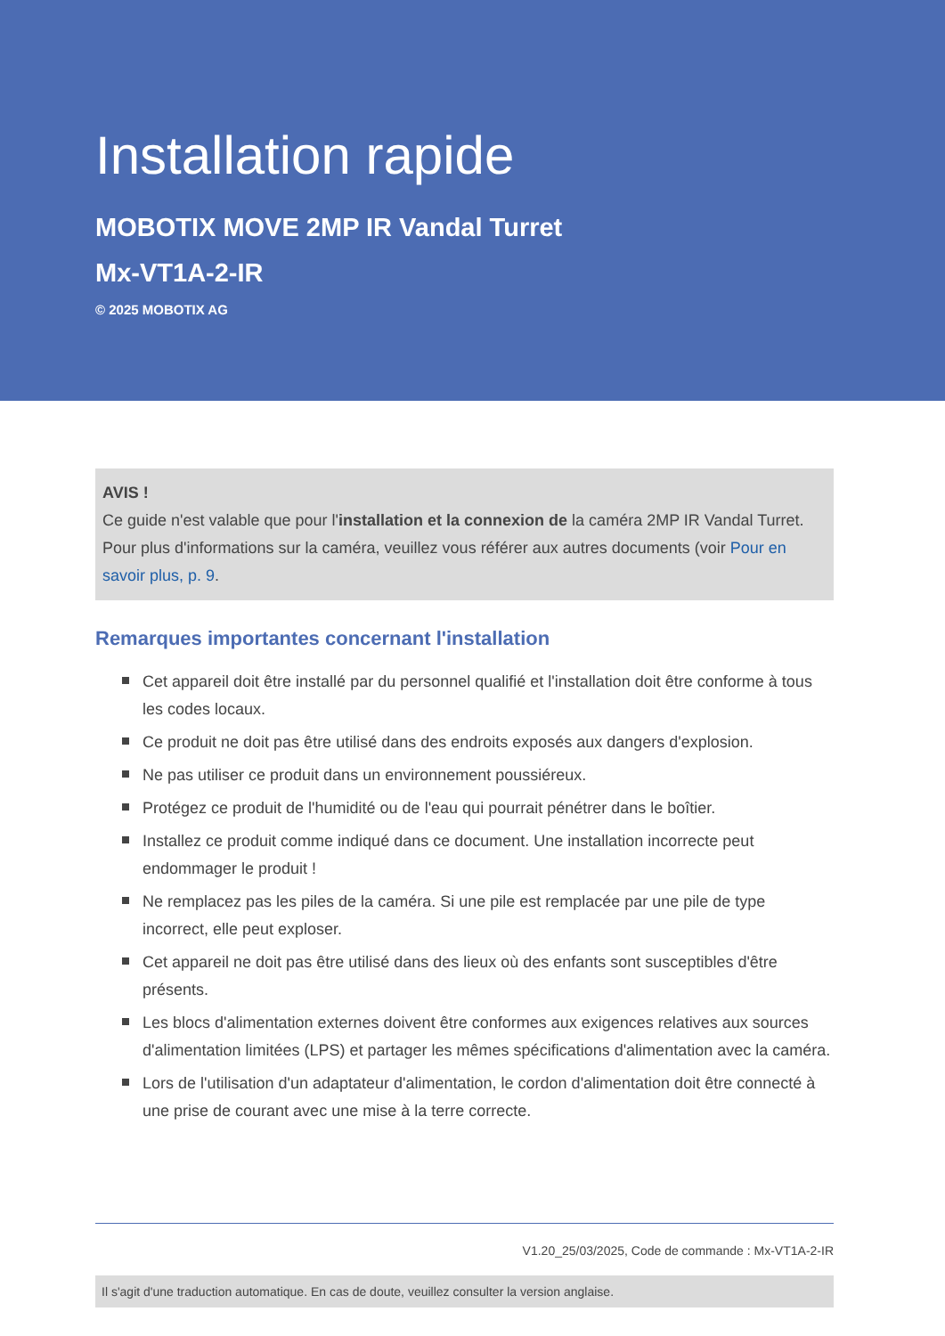Installation rapide
MOBOTIX MOVE 2MP IR Vandal Turret
Mx-VT1A-2-IR
© 2025 MOBOTIX AG
AVIS !
Ce guide n'est valable que pour l'installation et la connexion de la caméra 2MP IR Vandal Turret. Pour plus d'informations sur la caméra, veuillez vous référer aux autres documents (voir Pour en savoir plus, p. 9.
Remarques importantes concernant l'installation
Cet appareil doit être installé par du personnel qualifié et l'installation doit être conforme à tous les codes locaux.
Ce produit ne doit pas être utilisé dans des endroits exposés aux dangers d'explosion.
Ne pas utiliser ce produit dans un environnement poussiéreux.
Protégez ce produit de l'humidité ou de l'eau qui pourrait pénétrer dans le boîtier.
Installez ce produit comme indiqué dans ce document. Une installation incorrecte peut endommager le produit !
Ne remplacez pas les piles de la caméra. Si une pile est remplacée par une pile de type incorrect, elle peut exploser.
Cet appareil ne doit pas être utilisé dans des lieux où des enfants sont susceptibles d'être présents.
Les blocs d'alimentation externes doivent être conformes aux exigences relatives aux sources d'alimentation limitées (LPS) et partager les mêmes spécifications d'alimentation avec la caméra.
Lors de l'utilisation d'un adaptateur d'alimentation, le cordon d'alimentation doit être connecté à une prise de courant avec une mise à la terre correcte.
V1.20_25/03/2025, Code de commande : Mx-VT1A-2-IR
Il s'agit d'une traduction automatique. En cas de doute, veuillez consulter la version anglaise.